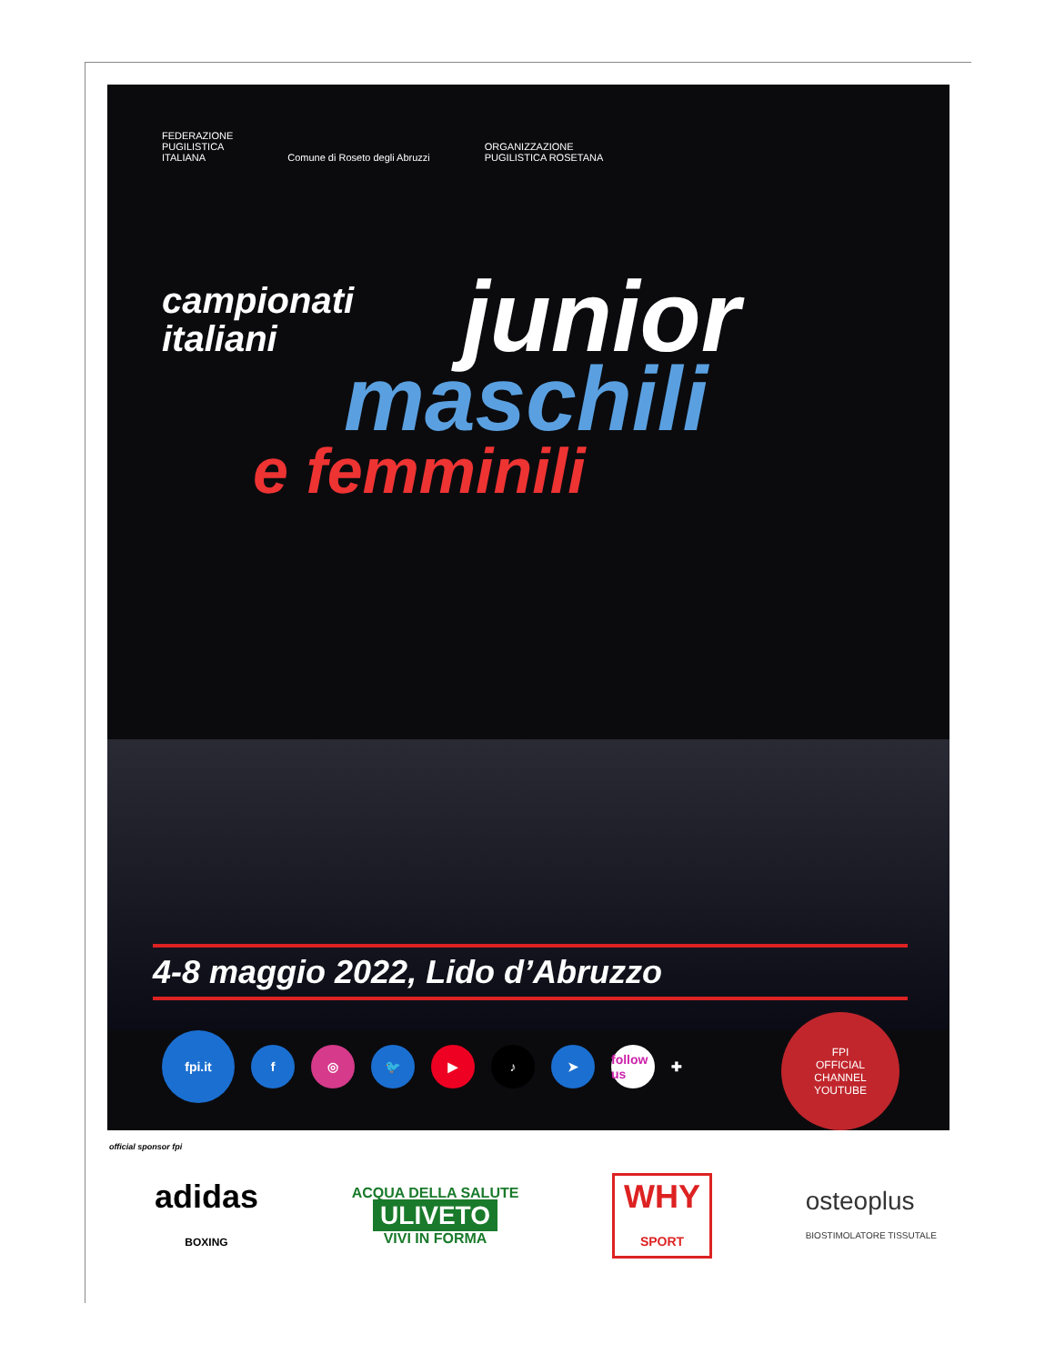FEDERAZIONE
PUGILISTICA
ITALIANA
Comune di Roseto degli Abruzzi
ORGANIZZAZIONE
PUGILISTICA ROSETANA
campionati
italiani
junior
maschili
e femminili
4-8 maggio 2022, Lido d’Abruzzo
fpi.it
f ◎ 🐦 ▶ ♪ ➤
follow us
✚
FPI
OFFICIAL
CHANNEL
YOUTUBE
official sponsor fpi
adidas
BOXING
ACQUA DELLA SALUTE
ULIVETO
VIVI IN FORMA
WHY
SPORT
osteoplus
BIOSTIMOLATORE TISSUTALE